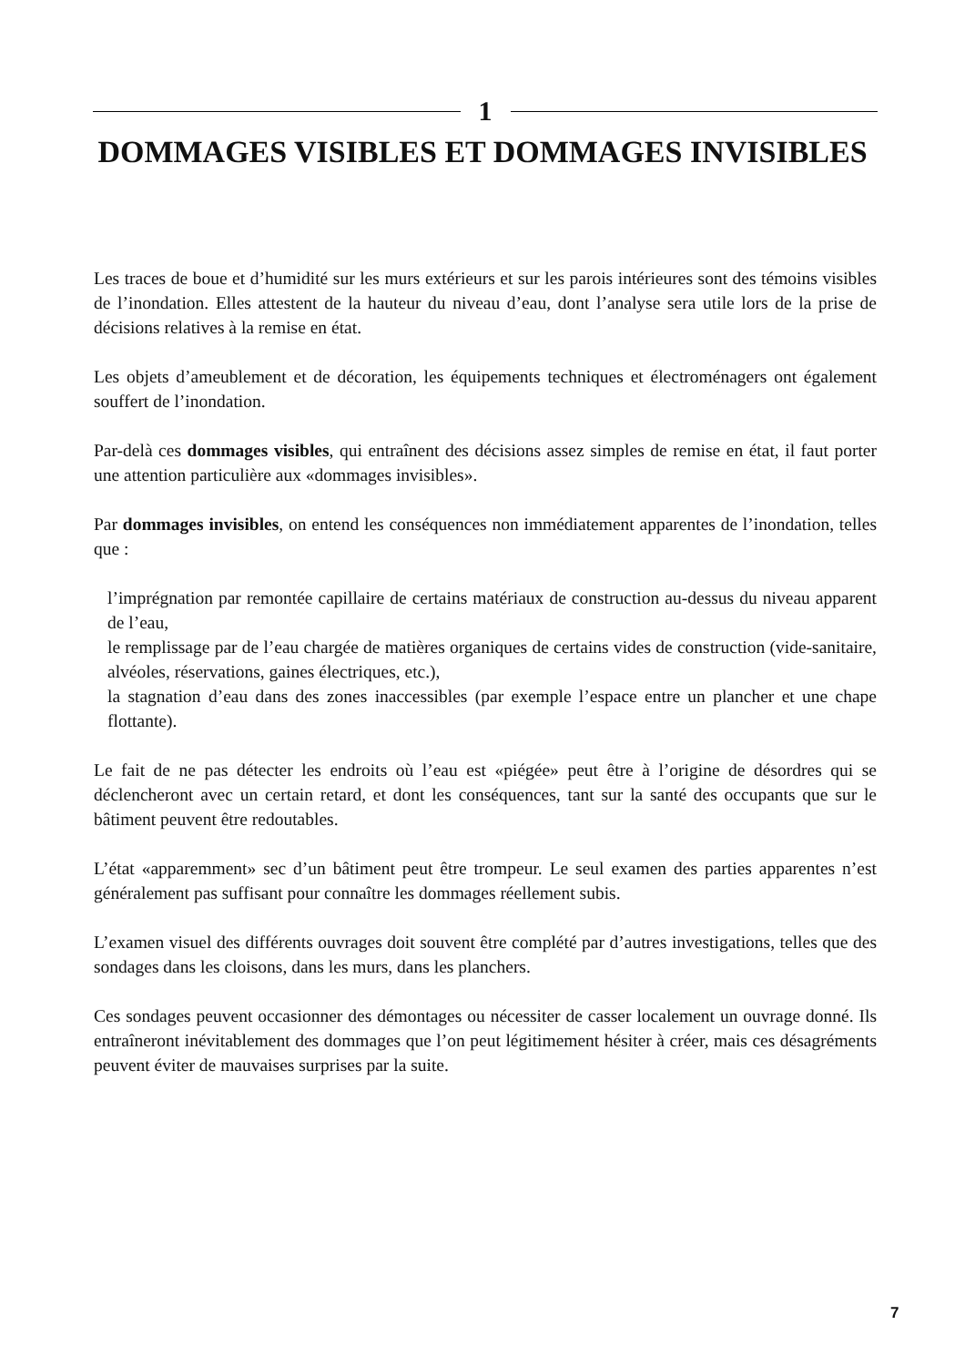1
DOMMAGES VISIBLES ET DOMMAGES INVISIBLES
Les traces de boue et d’humidité sur les murs extérieurs et sur les parois intérieures sont des témoins visibles de l’inondation. Elles attestent de la hauteur du niveau d’eau, dont l’analyse sera utile lors de la prise de décisions relatives à la remise en état.
Les objets d’ameublement et de décoration, les équipements techniques et électroménagers ont également souffert de l’inondation.
Par-delà ces dommages visibles, qui entraînent des décisions assez simples de remise en état, il faut porter une attention particulière aux «dommages invisibles».
Par dommages invisibles, on entend les conséquences non immédiatement apparentes de l’inondation, telles que :
l’imprégnation par remontée capillaire de certains matériaux de construction au-dessus du niveau apparent de l’eau,
le remplissage par de l’eau chargée de matières organiques de certains vides de construction (vide-sanitaire, alvéoles, réservations, gaines électriques, etc.),
la stagnation d’eau dans des zones inaccessibles (par exemple l’espace entre un plancher et une chape flottante).
Le fait de ne pas détecter les endroits où l’eau est «piégée» peut être à l’origine de désordres qui se déclencheront avec un certain retard, et dont les conséquences, tant sur la santé des occupants que sur le bâtiment peuvent être redoutables.
L’état «apparemment» sec d’un bâtiment peut être trompeur. Le seul examen des parties apparentes n’est généralement pas suffisant pour connaître les dommages réellement subis.
L’examen visuel des différents ouvrages doit souvent être complété par d’autres investigations, telles que des sondages dans les cloisons, dans les murs, dans les planchers.
Ces sondages peuvent occasionner des démontages ou nécessiter de casser localement un ouvrage donné. Ils entraîneront inévitablement des dommages que l’on peut légitimement hésiter à créer, mais ces désagréments peuvent éviter de mauvaises surprises par la suite.
7